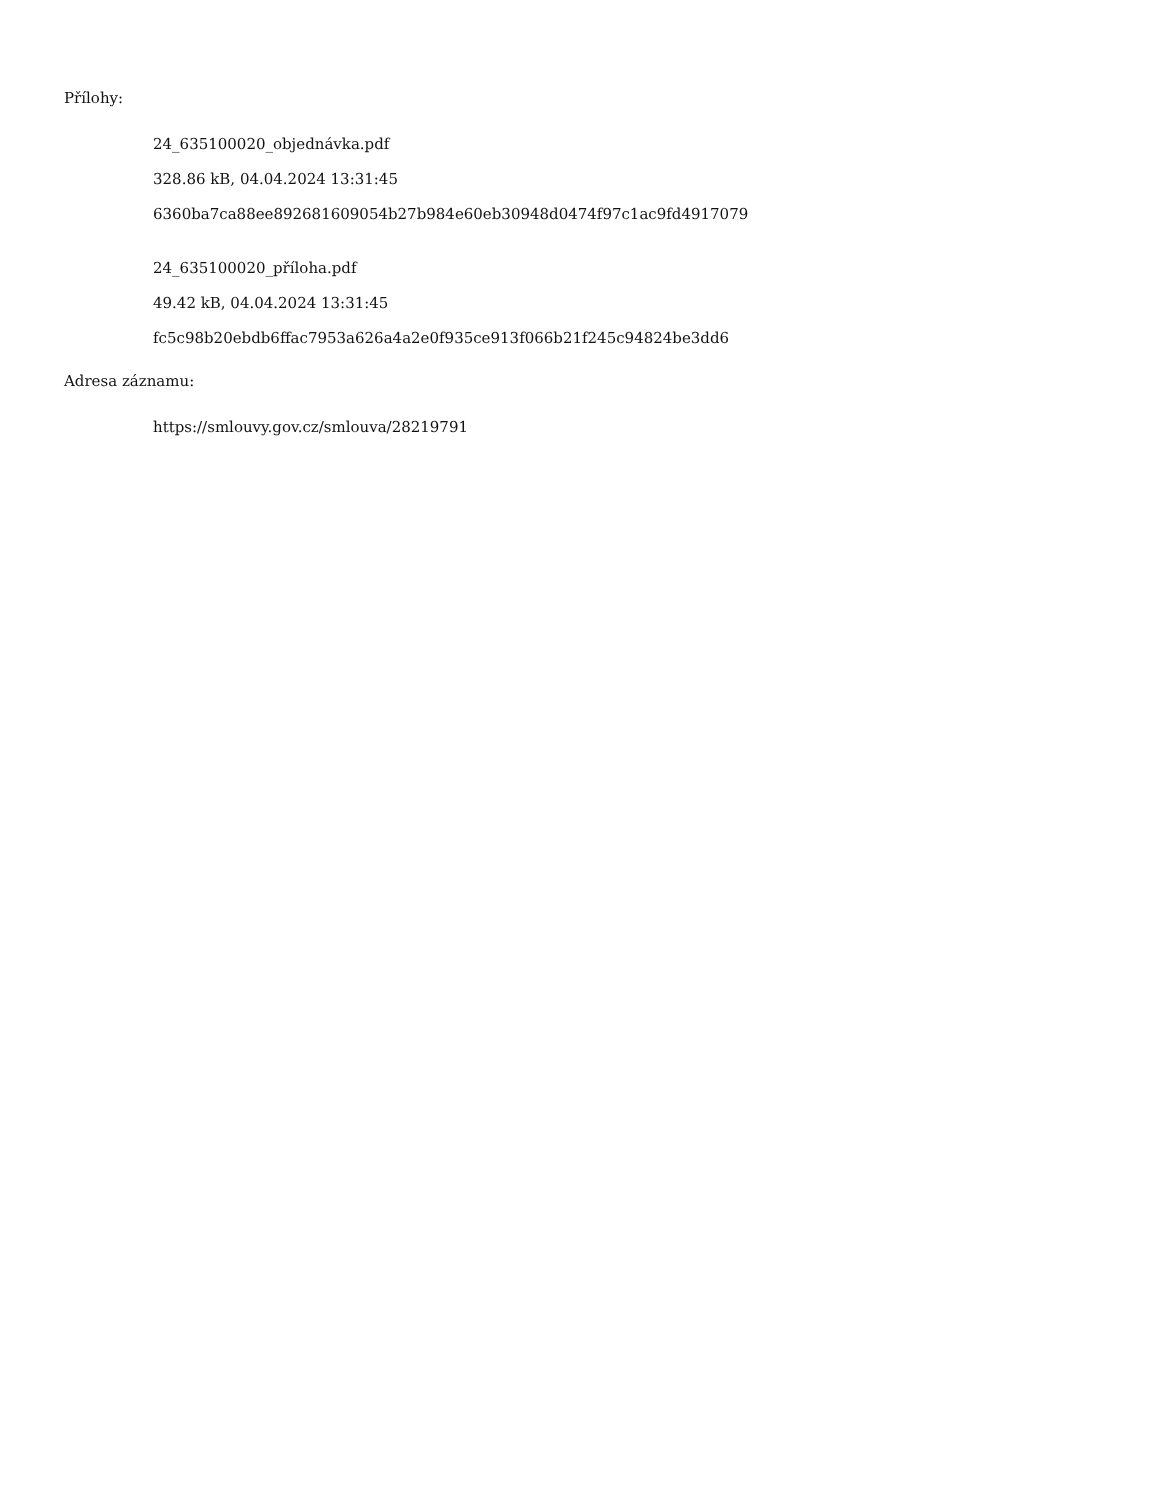Přílohy:
24_635100020_objednávka.pdf
328.86 kB, 04.04.2024 13:31:45
6360ba7ca88ee892681609054b27b984e60eb30948d0474f97c1ac9fd4917079
24_635100020_příloha.pdf
49.42 kB, 04.04.2024 13:31:45
fc5c98b20ebdb6ffac7953a626a4a2e0f935ce913f066b21f245c94824be3dd6
Adresa záznamu:
https://smlouvy.gov.cz/smlouva/28219791